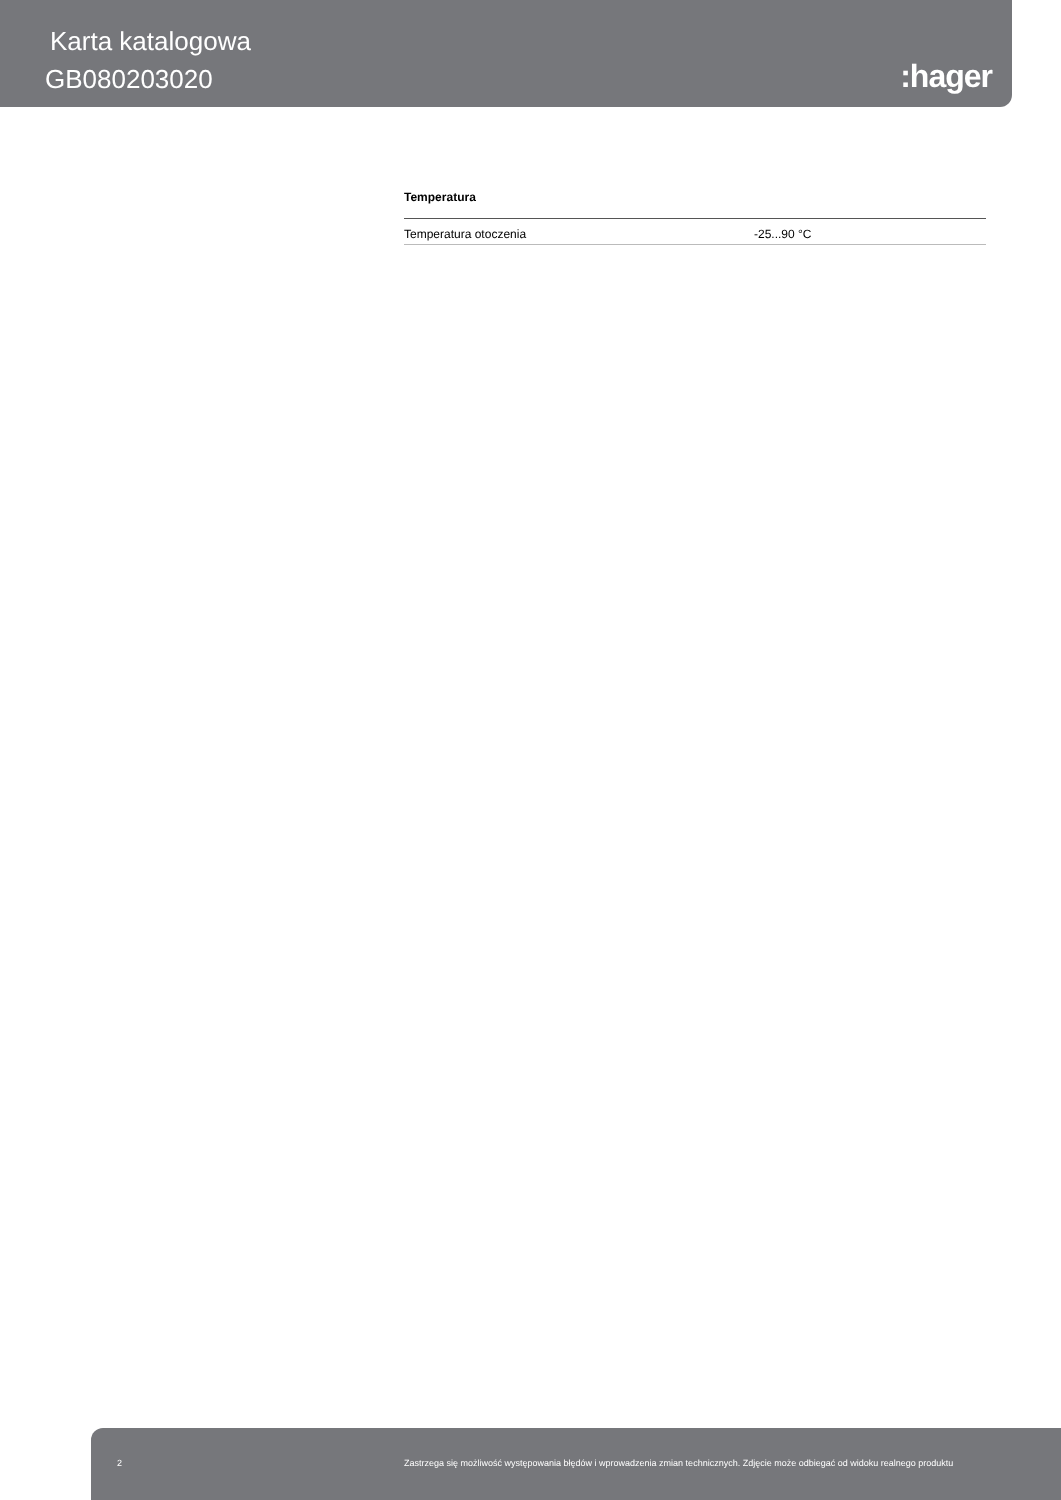Karta katalogowa
GB080203020 :hager
Temperatura
| Temperatura otoczenia | -25...90 °C |
2 Zastrzega się możliwość występowania błędów i wprowadzenia zmian technicznych. Zdjęcie może odbiegać od widoku realnego produktu